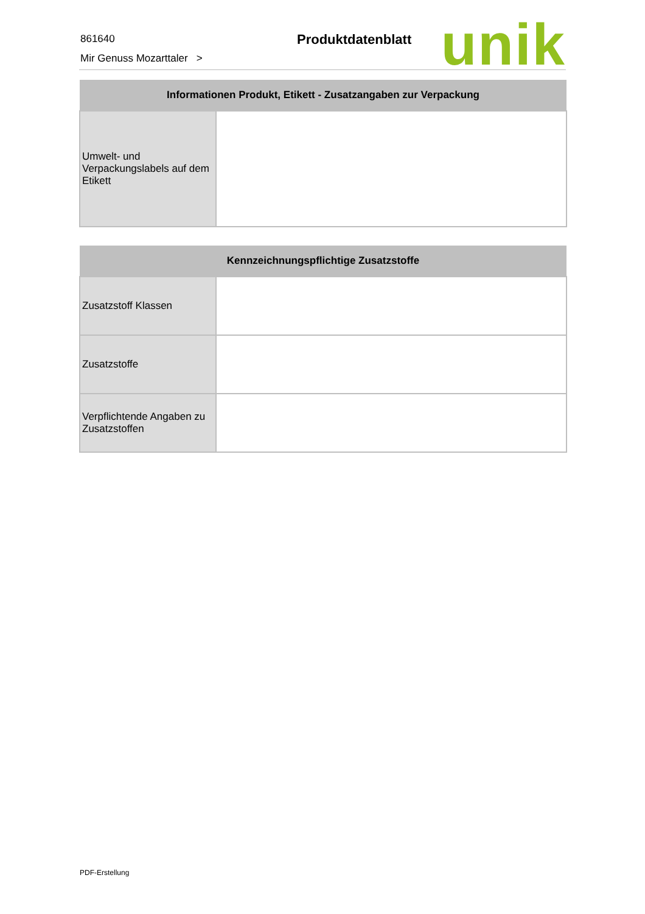861640
Mir Genuss Mozarttaler >
Produktdatenblatt unik
| Informationen Produkt, Etikett - Zusatzangaben zur Verpackung | |
| --- | --- |
| Umwelt- und Verpackungslabels auf dem Etikett | |
| Kennzeichnungspflichtige Zusatzstoffe | |
| --- | --- |
| Zusatzstoff Klassen | |
| Zusatzstoffe | |
| Verpflichtende Angaben zu Zusatzstoffen | |
PDF-Erstellung